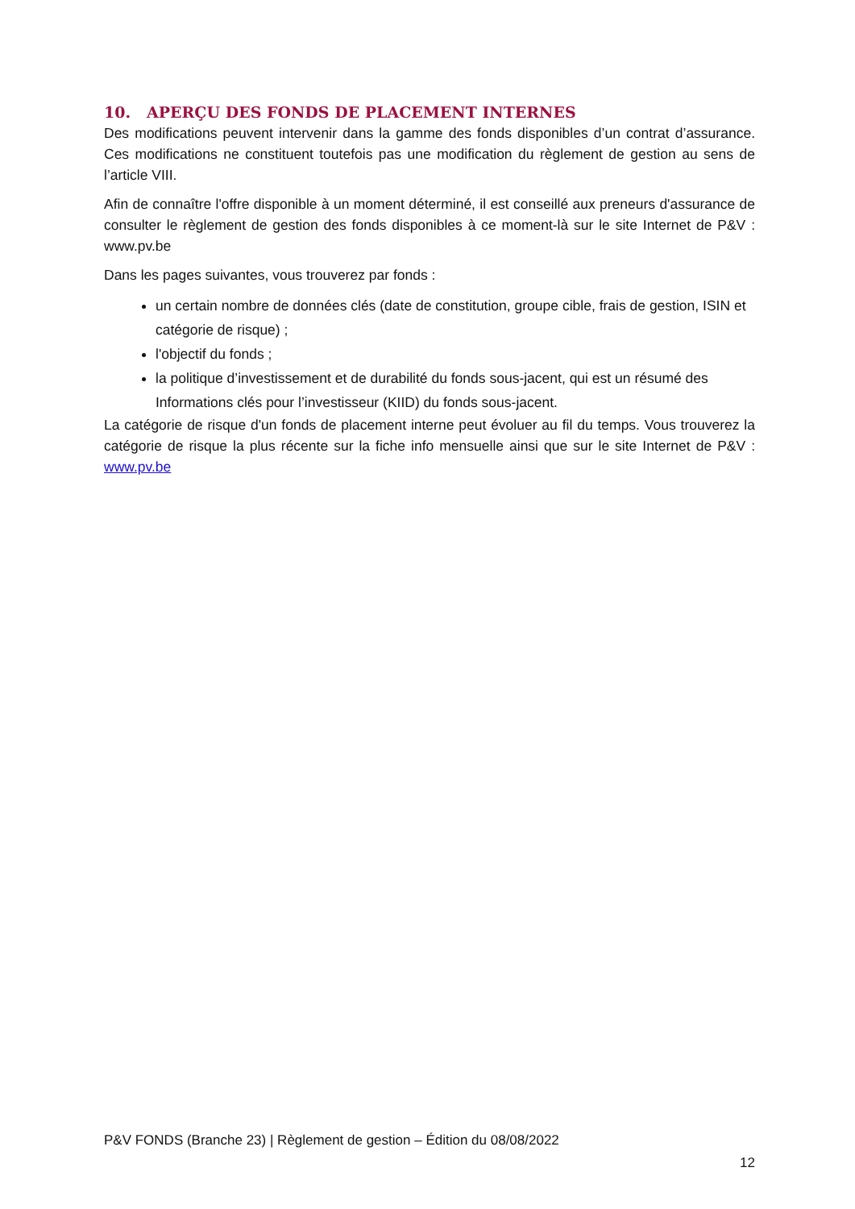10. APERÇU DES FONDS DE PLACEMENT INTERNES
Des modifications peuvent intervenir dans la gamme des fonds disponibles d’un contrat d’assurance. Ces modifications ne constituent toutefois pas une modification du règlement de gestion au sens de l’article VIII.
Afin de connaître l'offre disponible à un moment déterminé, il est conseillé aux preneurs d'assurance de consulter le règlement de gestion des fonds disponibles à ce moment-là sur le site Internet de P&V : www.pv.be
Dans les pages suivantes, vous trouverez par fonds :
un certain nombre de données clés (date de constitution, groupe cible, frais de gestion, ISIN et catégorie de risque) ;
l'objectif du fonds ;
la politique d’investissement et de durabilité du fonds sous-jacent, qui est un résumé des Informations clés pour l’investisseur (KIID) du fonds sous-jacent.
La catégorie de risque d'un fonds de placement interne peut évoluer au fil du temps. Vous trouverez la catégorie de risque la plus récente sur la fiche info mensuelle ainsi que sur le site Internet de P&V : www.pv.be
P&V FONDS (Branche 23) | Règlement de gestion – Édition du 08/08/2022
12